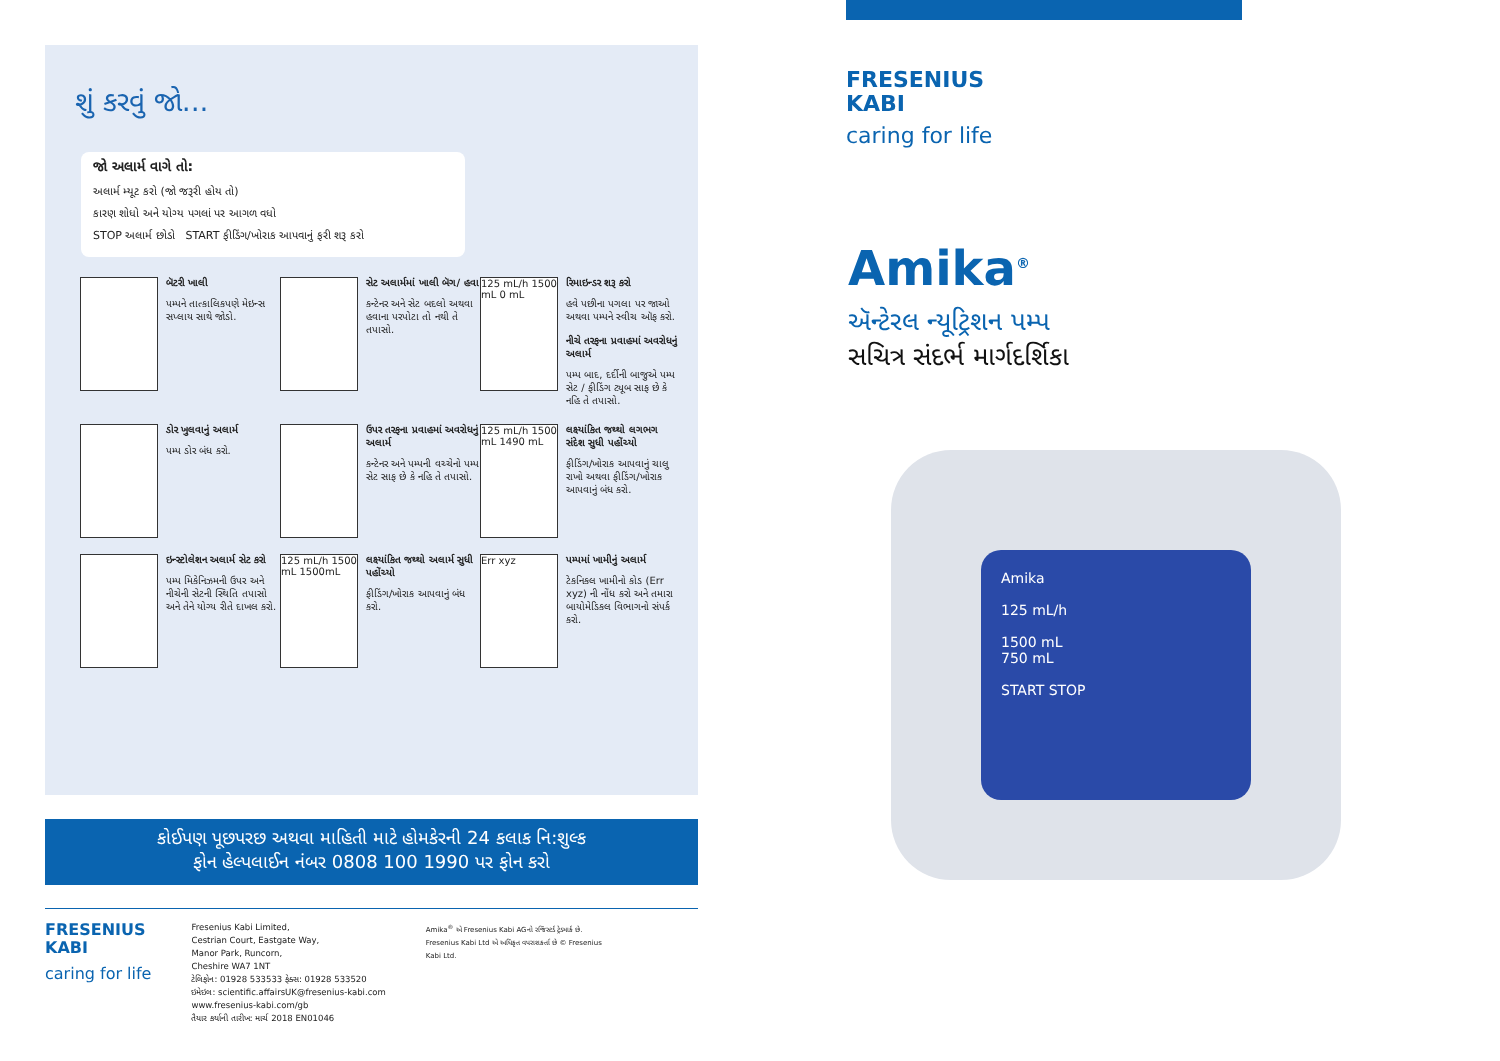શું કરવું જો...
જો અલાર્મ વાગે તો:
અલાર્મ મ્યૂટ કરો (જો જરૂરી હોય તો)
કારણ શોધો અને યોગ્ય પગલાં પર આગળ વધો
STOP અલાર્મ છોડો START ફીડિંગ/ખોરાક આપવાનું ફરી શરૂ કરો
બૅટરી ખાલી
પમ્પને તાત્કાલિકપણે મેઇન્સ સપ્લાય સાથે જોડો.
સેટ અલાર્મમાં ખાલી બૅગ/ હવા
કન્ટેનર અને સેટ બદલો અથવા હવાના પરપોટા તો નથી તે તપાસો.
125 mL/h 1500 mL 0 mL
રિમાઇન્ડર શરૂ કરો
હવે પછીના પગલા પર જાઓ અથવા પમ્પને સ્વીચ ઑફ કરો.
નીચે તરફના પ્રવાહમાં અવરોધનું અલાર્મ
પમ્પ બાદ, દર્દીની બાજુએ પમ્પ સેટ / ફીડિંગ ટ્યૂબ સાફ છે કે નહિ તે તપાસો.
ડોર ખુલવાનું અલાર્મ
પમ્પ ડોર બંધ કરો.
ઉપર તરફના પ્રવાહમાં અવરોધનું અલાર્મ
કન્ટેનર અને પમ્પની વચ્ચેનો પમ્પ સેટ સાફ છે કે નહિ તે તપાસો.
125 mL/h 1500 mL 1490 mL
લક્ષ્યાંકિત જથ્થો લગભગ સંદેશ સુધી પહોંચ્યો
ફીડિંગ/ખોરાક આપવાનું ચાલુ રાખો અથવા ફીડિંગ/ખોરાક આપવાનું બંધ કરો.
ઇન્સ્ટોલેશન અલાર્મ સેટ કરો
પમ્પ મિકેનિઝમની ઉપર અને નીચેની સેટની સ્થિતિ તપાસો અને તેને યોગ્ય રીતે દાખલ કરો.
125 mL/h 1500 mL 1500mL
લક્ષ્યાંકિત જથ્થો અલાર્મ સુધી પહોંચ્યો
ફીડિંગ/ખોરાક આપવાનું બંધ કરો.
Err xyz
પમ્પમાં ખામીનું અલાર્મ
ટેકનિકલ ખામીનો કોડ (Err xyz) ની નોંધ કરો અને તમારા બાયોમેડિકલ વિભાગનો સંપર્ક કરો.
કોઈપણ પૂછપરછ અથવા માહિતી માટે હોમકેરની 24 કલાક નિ:શુલ્ક
ફોન હેલ્પલાઈન નંબર 0808 100 1990 પર ફોન કરો
FRESENIUS
KABI
caring for life
Fresenius Kabi Limited,
Cestrian Court, Eastgate Way,
Manor Park, Runcorn,
Cheshire WA7 1NT
ટેલિફોન: 01928 533533 ફેક્સ: 01928 533520
ઇમેઇલ: scientific.affairsUK@fresenius-kabi.com
www.fresenius-kabi.com/gb
તૈયાર કર્યાની તારીખ: માર્ચ 2018 EN01046
Amika<sup>®</sup> એ Fresenius Kabi AGનો રજિસ્ટર્ડ ટ્રેડમાર્ક છે. Fresenius Kabi Ltd એ અધિકૃત વપરાશકર્તા છે © Fresenius Kabi Ltd.
FRESENIUS
KABI
caring for life
Amika<sup>®</sup>
ઍન્ટેરલ ન્યૂટ્રિશન પમ્પ
સચિત્ર સંદર્ભ માર્ગદર્શિકા
Amika
125 mL/h
1500 mL
750 mL
START STOP